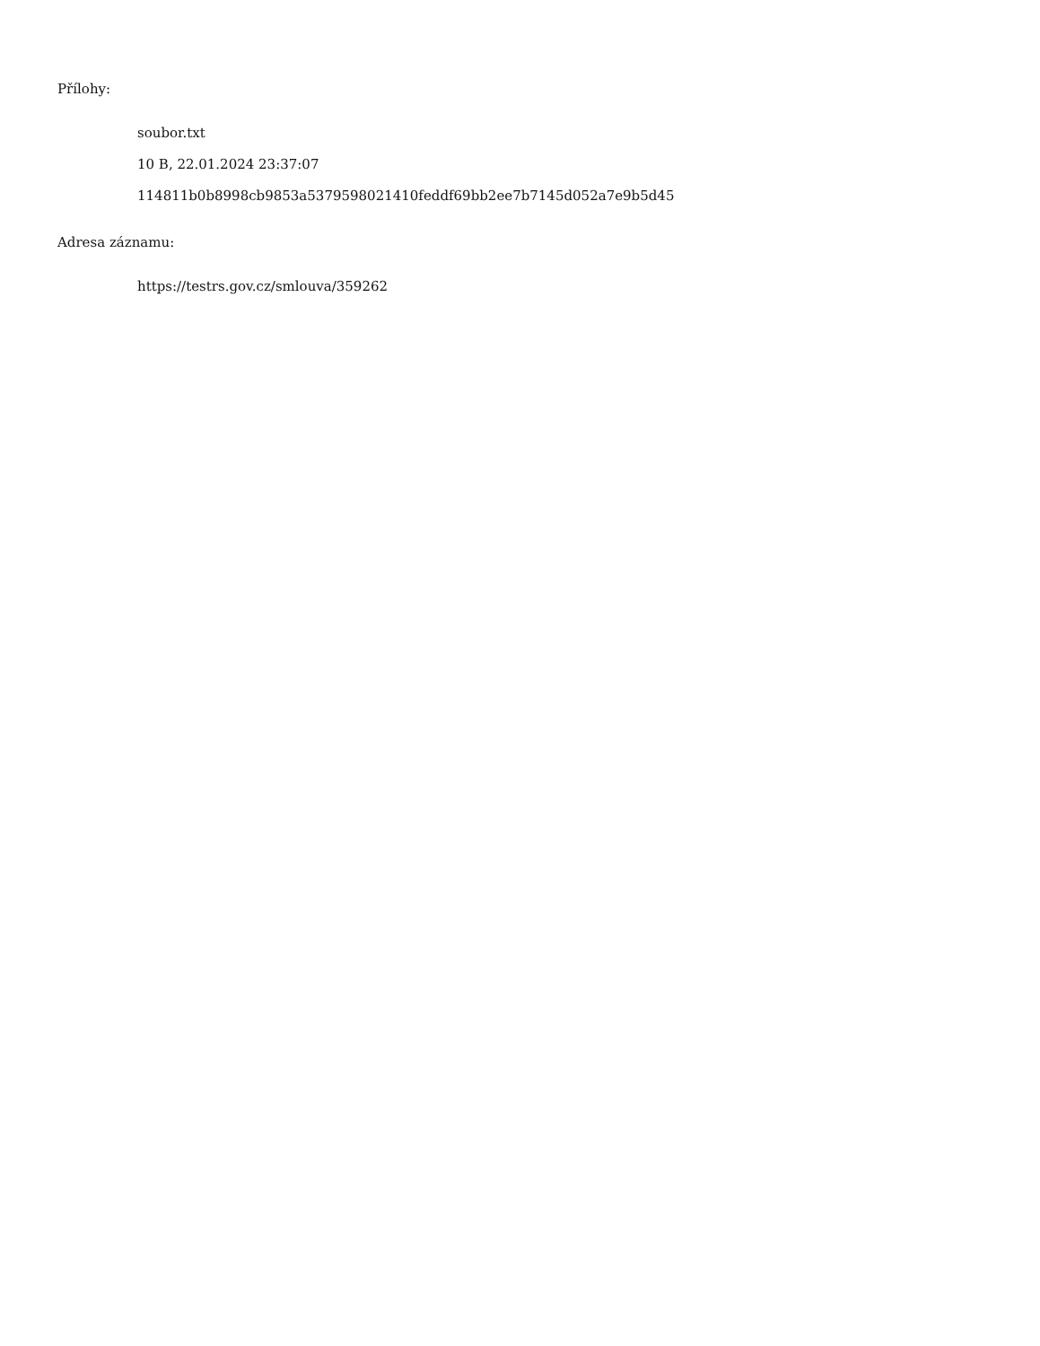Přílohy:
soubor.txt
10 B, 22.01.2024 23:37:07
114811b0b8998cb9853a5379598021410feddf69bb2ee7b7145d052a7e9b5d45
Adresa záznamu:
https://testrs.gov.cz/smlouva/359262